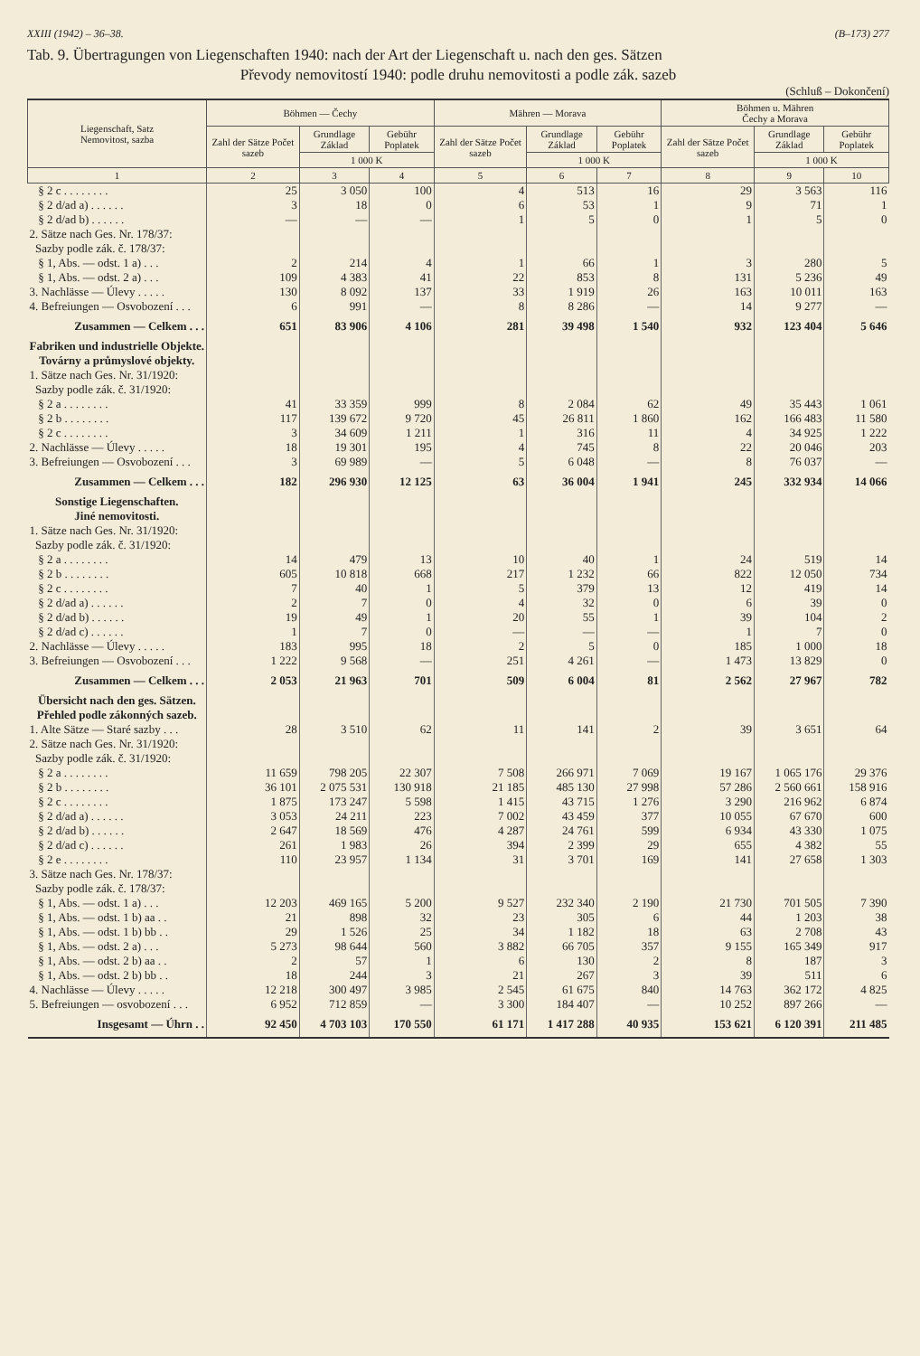XXIII (1942) – 36–38. (B–173) 277
Tab. 9. Übertragungen von Liegenschaften 1940: nach der Art der Liegenschaft u. nach den ges. Sätzen
Převody nemovitostí 1940: podle druhu nemovitosti a podle zák. sazeb
(Schluß – Dokončení)
| Liegenschaft, Satz Nemovitost, sazba | Böhmen — Čechy | | | Mähren — Morava | | | Böhmen u. Mähren Čechy a Morava | | |
| --- | --- | --- | --- | --- | --- | --- | --- | --- | --- |
| | Zahl der Sätze Počet sazeb | Grundlage Základ | Gebühr Poplatek | Zahl der Sätze Počet sazeb | Grundlage Základ | Gebühr Poplatek | Zahl der Sätze Počet sazeb | Grundlage Základ | Gebühr Poplatek |
| | | 1 000 K | | | 1 000 K | | | 1 000 K | |
| 1 | 2 | 3 | 4 | 5 | 6 | 7 | 8 | 9 | 10 |
| § 2 c . . . . . . . . | 25 | 3 050 | 100 | 4 | 513 | 16 | 29 | 3 563 | 116 |
| § 2 d/ad a) . . . . . . | 3 | 18 | 0 | 6 | 53 | 1 | 9 | 71 | 1 |
| § 2 d/ad b) . . . . . . | — | — | — | 1 | 5 | 0 | 1 | 5 | 0 |
| 2. Sätze nach Ges. Nr. 178/37: Sazby podle zák. č. 178/37: | | | | | | | | | |
| § 1, Abs. — odst. 1 a) . . . | 2 | 214 | 4 | 1 | 66 | 1 | 3 | 280 | 5 |
| § 1, Abs. — odst. 2 a) . . . | 109 | 4 383 | 41 | 22 | 853 | 8 | 131 | 5 236 | 49 |
| 3. Nachlässe — Úlevy . . . . . | 130 | 8 092 | 137 | 33 | 1 919 | 26 | 163 | 10 011 | 163 |
| 4. Befreiungen — Osvobození . . . | 6 | 991 | — | 8 | 8 286 | — | 14 | 9 277 | — |
| Zusammen — Celkem . . . | 651 | 83 906 | 4 106 | 281 | 39 498 | 1 540 | 932 | 123 404 | 5 646 |
| Fabriken und industrielle Objekte. Továrny a průmyslové objekty. | | | | | | | | | |
| 1. Sätze nach Ges. Nr. 31/1920: Sazby podle zák. č. 31/1920: | | | | | | | | | |
| § 2 a . . . . . . . . | 41 | 33 359 | 999 | 8 | 2 084 | 62 | 49 | 35 443 | 1 061 |
| § 2 b . . . . . . . . | 117 | 139 672 | 9 720 | 45 | 26 811 | 1 860 | 162 | 166 483 | 11 580 |
| § 2 c . . . . . . . . | 3 | 34 609 | 1 211 | 1 | 316 | 11 | 4 | 34 925 | 1 222 |
| 2. Nachlässe — Úlevy . . . . . | 18 | 19 301 | 195 | 4 | 745 | 8 | 22 | 20 046 | 203 |
| 3. Befreiungen — Osvobození . . . | 3 | 69 989 | — | 5 | 6 048 | — | 8 | 76 037 | — |
| Zusammen — Celkem . . . | 182 | 296 930 | 12 125 | 63 | 36 004 | 1 941 | 245 | 332 934 | 14 066 |
| Sonstige Liegenschaften. Jiné nemovitosti. | | | | | | | | | |
| 1. Sätze nach Ges. Nr. 31/1920: Sazby podle zák. č. 31/1920: | | | | | | | | | |
| § 2 a . . . . . . . . | 14 | 479 | 13 | 10 | 40 | 1 | 24 | 519 | 14 |
| § 2 b . . . . . . . . | 605 | 10 818 | 668 | 217 | 1 232 | 66 | 822 | 12 050 | 734 |
| § 2 c . . . . . . . . | 7 | 40 | 1 | 5 | 379 | 13 | 12 | 419 | 14 |
| § 2 d/ad a) . . . . . . | 2 | 7 | 0 | 4 | 32 | 0 | 6 | 39 | 0 |
| § 2 d/ad b) . . . . . . | 19 | 49 | 1 | 20 | 55 | 1 | 39 | 104 | 2 |
| § 2 d/ad c) . . . . . . | 1 | 7 | 0 | — | — | — | 1 | 7 | 0 |
| 2. Nachlässe — Úlevy . . . . . | 183 | 995 | 18 | 2 | 5 | 0 | 185 | 1 000 | 18 |
| 3. Befreiungen — Osvobození . . . | 1 222 | 9 568 | — | 251 | 4 261 | — | 1 473 | 13 829 | 0 |
| Zusammen — Celkem . . . | 2 053 | 21 963 | 701 | 509 | 6 004 | 81 | 2 562 | 27 967 | 782 |
| Übersicht nach den ges. Sätzen. Přehled podle zákonných sazeb. | | | | | | | | | |
| 1. Alte Sätze — Staré sazby . . . | 28 | 3 510 | 62 | 11 | 141 | 2 | 39 | 3 651 | 64 |
| 2. Sätze nach Ges. Nr. 31/1920: Sazby podle zák. č. 31/1920: | | | | | | | | | |
| § 2 a . . . . . . . . | 11 659 | 798 205 | 22 307 | 7 508 | 266 971 | 7 069 | 19 167 | 1 065 176 | 29 376 |
| § 2 b . . . . . . . . | 36 101 | 2 075 531 | 130 918 | 21 185 | 485 130 | 27 998 | 57 286 | 2 560 661 | 158 916 |
| § 2 c . . . . . . . . | 1 875 | 173 247 | 5 598 | 1 415 | 43 715 | 1 276 | 3 290 | 216 962 | 6 874 |
| § 2 d/ad a) . . . . . . | 3 053 | 24 211 | 223 | 7 002 | 43 459 | 377 | 10 055 | 67 670 | 600 |
| § 2 d/ad b) . . . . . . | 2 647 | 18 569 | 476 | 4 287 | 24 761 | 599 | 6 934 | 43 330 | 1 075 |
| § 2 d/ad c) . . . . . . | 261 | 1 983 | 26 | 394 | 2 399 | 29 | 655 | 4 382 | 55 |
| § 2 e . . . . . . . . | 110 | 23 957 | 1 134 | 31 | 3 701 | 169 | 141 | 27 658 | 1 303 |
| 3. Sätze nach Ges. Nr. 178/37: Sazby podle zák. č. 178/37: | | | | | | | | | |
| § 1, Abs. — odst. 1 a) . . . | 12 203 | 469 165 | 5 200 | 9 527 | 232 340 | 2 190 | 21 730 | 701 505 | 7 390 |
| § 1, Abs. — odst. 1 b) aa . . | 21 | 898 | 32 | 23 | 305 | 6 | 44 | 1 203 | 38 |
| § 1, Abs. — odst. 1 b) bb . . | 29 | 1 526 | 25 | 34 | 1 182 | 18 | 63 | 2 708 | 43 |
| § 1, Abs. — odst. 2 a) . . . | 5 273 | 98 644 | 560 | 3 882 | 66 705 | 357 | 9 155 | 165 349 | 917 |
| § 1, Abs. — odst. 2 b) aa . . | 2 | 57 | 1 | 6 | 130 | 2 | 8 | 187 | 3 |
| § 1, Abs. — odst. 2 b) bb . . | 18 | 244 | 3 | 21 | 267 | 3 | 39 | 511 | 6 |
| 4. Nachlässe — Úlevy . . . . . | 12 218 | 300 497 | 3 985 | 2 545 | 61 675 | 840 | 14 763 | 362 172 | 4 825 |
| 5. Befreiungen — osvobození . . . | 6 952 | 712 859 | — | 3 300 | 184 407 | — | 10 252 | 897 266 | — |
| Insgesamt — Úhrn . . | 92 450 | 4 703 103 | 170 550 | 61 171 | 1 417 288 | 40 935 | 153 621 | 6 120 391 | 211 485 |